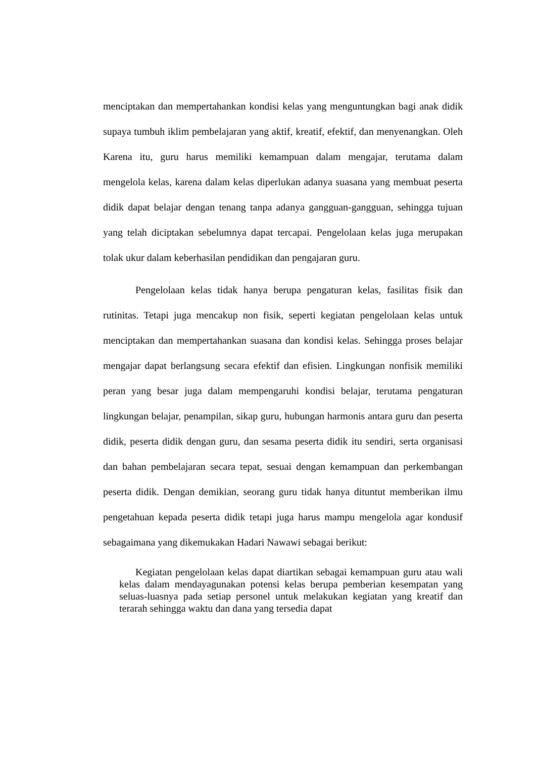menciptakan dan mempertahankan kondisi kelas yang menguntungkan bagi anak didik supaya tumbuh iklim pembelajaran yang aktif, kreatif, efektif, dan menyenangkan. Oleh Karena itu, guru harus memiliki kemampuan dalam mengajar, terutama dalam mengelola kelas, karena dalam kelas diperlukan adanya suasana yang membuat peserta didik dapat belajar dengan tenang tanpa adanya gangguan-gangguan, sehingga tujuan yang telah diciptakan sebelumnya dapat tercapai. Pengelolaan kelas juga merupakan tolak ukur dalam keberhasilan pendidikan dan pengajaran guru.
Pengelolaan kelas tidak hanya berupa pengaturan kelas, fasilitas fisik dan rutinitas. Tetapi juga mencakup non fisik, seperti kegiatan pengelolaan kelas untuk menciptakan dan mempertahankan suasana dan kondisi kelas. Sehingga proses belajar mengajar dapat berlangsung secara efektif dan efisien. Lingkungan nonfisik memiliki peran yang besar juga dalam mempengaruhi kondisi belajar, terutama pengaturan lingkungan belajar, penampilan, sikap guru, hubungan harmonis antara guru dan peserta didik, peserta didik dengan guru, dan sesama peserta didik itu sendiri, serta organisasi dan bahan pembelajaran secara tepat, sesuai dengan kemampuan dan perkembangan peserta didik. Dengan demikian, seorang guru tidak hanya dituntut memberikan ilmu pengetahuan kepada peserta didik tetapi juga harus mampu mengelola agar kondusif sebagaimana yang dikemukakan Hadari Nawawi sebagai berikut:
Kegiatan pengelolaan kelas dapat diartikan sebagai kemampuan guru atau wali kelas dalam mendayagunakan potensi kelas berupa pemberian kesempatan yang seluas-luasnya pada setiap personel untuk melakukan kegiatan yang kreatif dan terarah sehingga waktu dan dana yang tersedia dapat